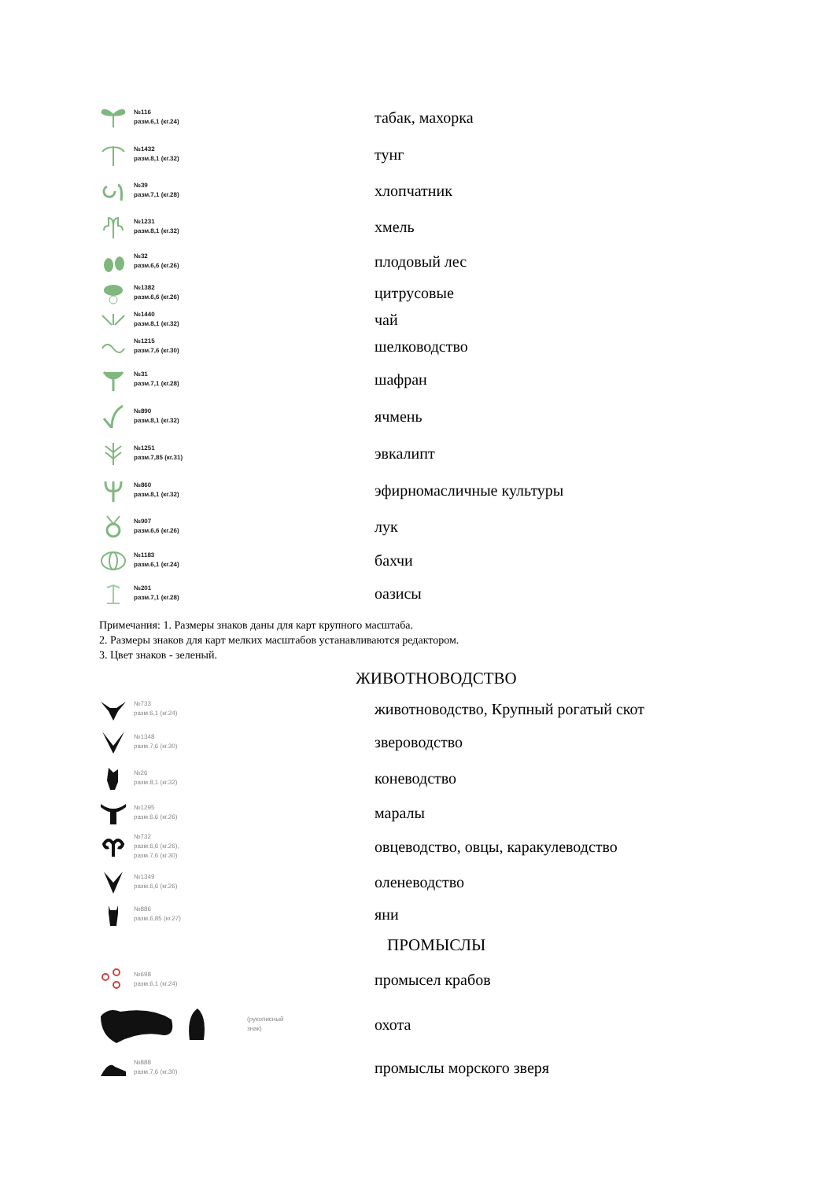| №116 разм.6,1 (кг.24) | табак, махорка |
| №1432 разм.8,1 (кг.32) | тунг |
| №39 разм.7,1 (кг.28) | хлопчатник |
| №1231 разм.8,1 (кг.32) | хмель |
| №32 разм.6,6 (кг.26) | плодовый лес |
| №1382 разм.6,6 (кг.26) | цитрусовые |
| №1440 разм.8,1 (кг.32) | чай |
| №1215 разм.7,6 (кг.30) | шелководство |
| №31 разм.7,1 (кг.28) | шафран |
| №890 разм.8,1 (кг.32) | ячмень |
| №1251 разм.7,85 (кг.31) | эвкалипт |
| №860 разм.8,1 (кг.32) | эфирномасличные культуры |
| №907 разм.6,6 (кг.26) | лук |
| №1183 разм.6,1 (кг.24) | бахчи |
| №201 разм.7,1 (кг.28) | оазисы |
Примечания: 1. Размеры знаков даны для карт крупного масштаба.
2. Размеры знаков для карт мелких масштабов устанавливаются редактором.
3. Цвет знаков - зеленый.
ЖИВОТНОВОДСТВО
| №733 разм.6,1 (кг.24) | животноводство, Крупный рогатый скот |
| №1348 разм.7,6 (кг.30) | звероводство |
| №26 разм.8,1 (кг.32) | коневодство |
| №1295 разм.6,6 (кг.26) | маралы |
| №732 разм.6,6 (кг.26), разм.7,6 (кг.30) | овцеводство, овцы, каракулеводство |
| №1349 разм.6,6 (кг.26) | оленеводство |
| №886 разм.6,85 (кг.27) | яни |
ПРОМЫСЛЫ
| №698 разм.6,1 (кг.24) | промысел крабов |
| (рукописный знак) | охота |
| №888 разм.7,6 (кг.30) | промыслы морского зверя |